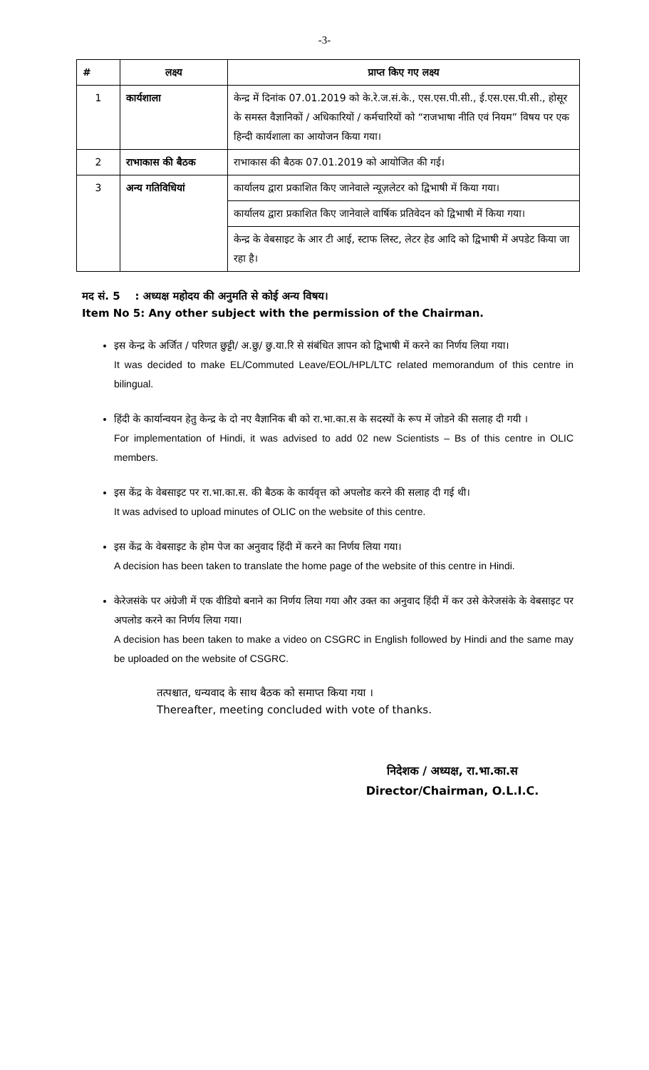-3-
| # | लक्ष्य | प्राप्त किए गए लक्ष्य |
| --- | --- | --- |
| 1 | कार्यशाला | केन्द्र में दिनांक 07.01.2019 को के.रे.ज.सं.के., एस.एस.पी.सी., ई.एस.एस.पी.सी., होसूर के समस्त वैज्ञानिकों / अधिकारियों / कर्मचारियों को “राजभाषा नीति एवं नियम” विषय पर एक हिन्दी कार्यशाला का आयोजन किया गया। |
| 2 | राभाकास की बैठक | राभाकास की बैठक 07.01.2019 को आयोजित की गई। |
| 3 | अन्य गतिविधियां | कार्यालय द्वारा प्रकाशित किए जानेवाले न्यूज़लेटर को द्विभाषी में किया गया। |
| | | कार्यालय द्वारा प्रकाशित किए जानेवाले वार्षिक प्रतिवेदन को द्विभाषी में किया गया। |
| | | केन्द्र के वेबसाइट के आर टी आई, स्टाफ लिस्ट, लेटर हेड आदि को द्विभाषी में अपडेट किया जा रहा है। |
मद सं. 5 : अध्यक्ष महोदय की अनुमति से कोई अन्य विषय।
Item No 5: Any other subject with the permission of the Chairman.
इस केन्द्र के अर्जित / परिणत छुट्टी/ अ.छु/ छु.या.रि से संबंधित ज्ञापन को द्विभाषी में करने का निर्णय लिया गया।
It was decided to make EL/Commuted Leave/EOL/HPL/LTC related memorandum of this centre in bilingual.
हिंदी के कार्यान्वयन हेतु केन्द्र के दो नए वैज्ञानिक बी को रा.भा.का.स के सदस्यों के रूप में जोडने की सलाह दी गयी ।
For implementation of Hindi, it was advised to add 02 new Scientists – Bs of this centre in OLIC members.
इस केंद्र के वेबसाइट पर रा.भा.का.स. की बैठक के कार्यवृत्त को अपलोड करने की सलाह दी गई थी।
It was advised to upload minutes of OLIC on the website of this centre.
इस केंद्र के वेबसाइट के होम पेज का अनुवाद हिंदी में करने का निर्णय लिया गया।
A decision has been taken to translate the home page of the website of this centre in Hindi.
केरेजसंके पर अंग्रेजी में एक वीडियो बनाने का निर्णय लिया गया और उक्त का अनुवाद हिंदी में कर उसे केरेजसंके के वेबसाइट पर अपलोड करने का निर्णय लिया गया।
A decision has been taken to make a video on CSGRC in English followed by Hindi and the same may be uploaded on the website of CSGRC.
तत्पश्चात, धन्यवाद के साथ बैठक को समाप्त किया गया ।
Thereafter, meeting concluded with vote of thanks.
निदेशक / अध्यक्ष, रा.भा.का.स
Director/Chairman, O.L.I.C.